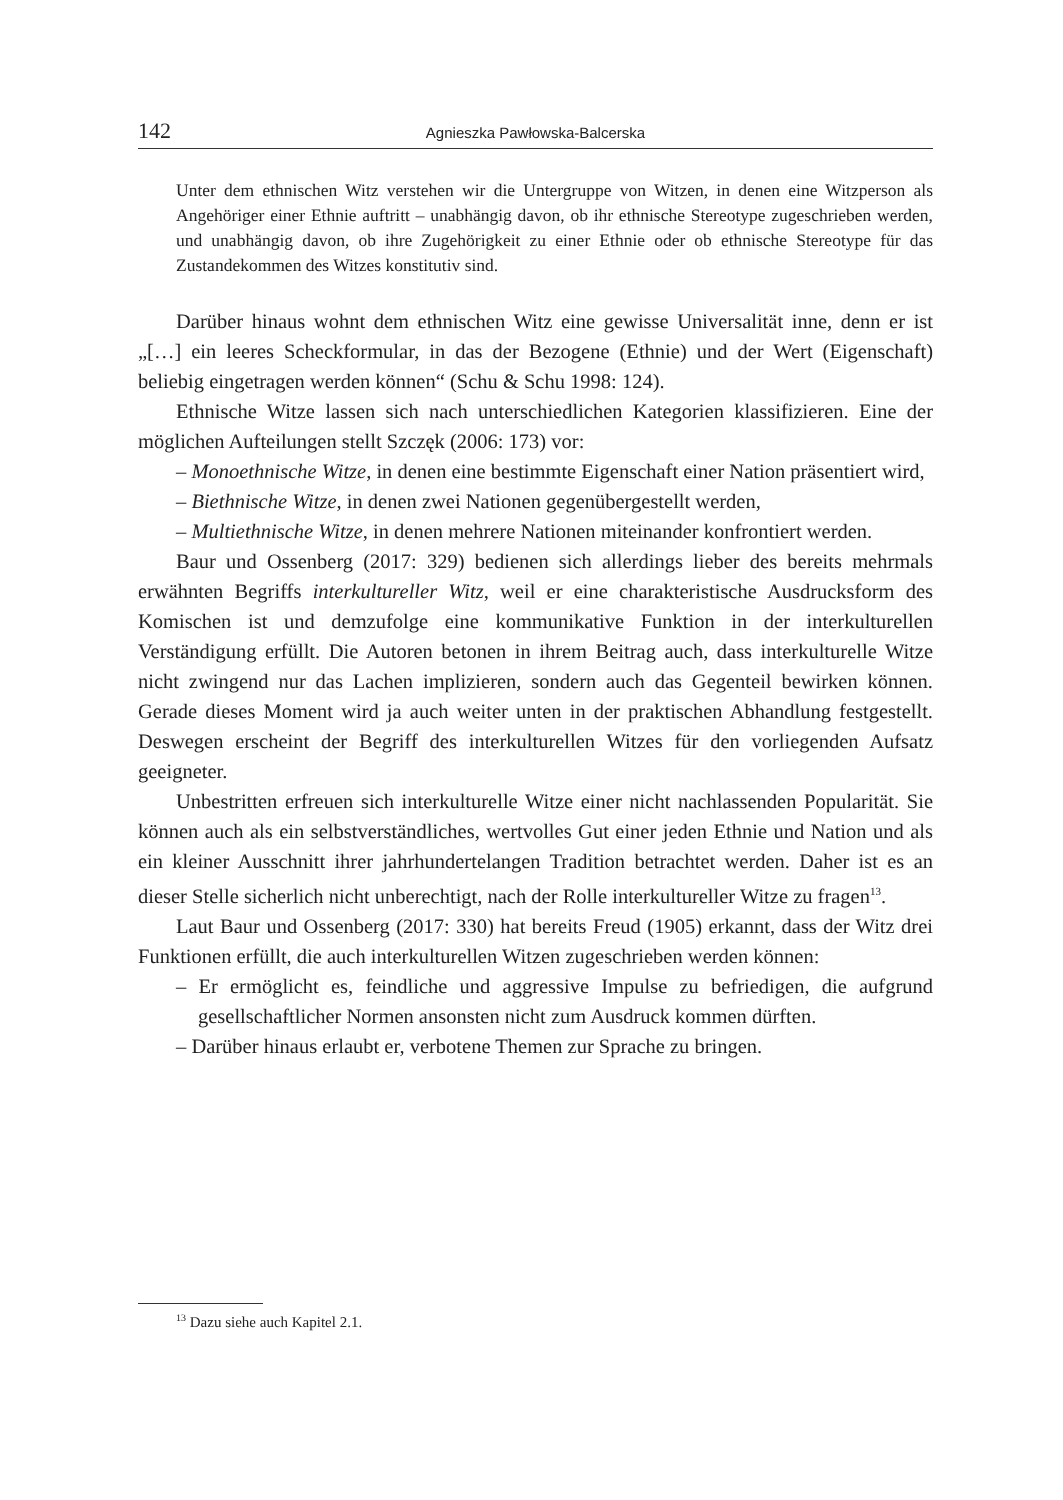142 Agnieszka Pawłowska-Balcerska
Unter dem ethnischen Witz verstehen wir die Untergruppe von Witzen, in denen eine Witzperson als Angehöriger einer Ethnie auftritt – unabhängig davon, ob ihr ethnische Stereotype zugeschrieben werden, und unabhängig davon, ob ihre Zugehörigkeit zu einer Ethnie oder ob ethnische Stereotype für das Zustandekommen des Witzes konstitutiv sind.
Darüber hinaus wohnt dem ethnischen Witz eine gewisse Universalität inne, denn er ist „[…] ein leeres Scheckformular, in das der Bezogene (Ethnie) und der Wert (Eigenschaft) beliebig eingetragen werden können“ (Schu & Schu 1998: 124).
Ethnische Witze lassen sich nach unterschiedlichen Kategorien klassifizieren. Eine der möglichen Aufteilungen stellt Szczęk (2006: 173) vor:
– Monoethnische Witze, in denen eine bestimmte Eigenschaft einer Nation präsentiert wird,
– Biethnische Witze, in denen zwei Nationen gegenübergestellt werden,
– Multiethnische Witze, in denen mehrere Nationen miteinander konfrontiert werden.
Baur und Ossenberg (2017: 329) bedienen sich allerdings lieber des bereits mehrmals erwähnten Begriffs interkultureller Witz, weil er eine charakteristische Ausdrucksform des Komischen ist und demzufolge eine kommunikative Funktion in der interkulturellen Verständigung erfüllt. Die Autoren betonen in ihrem Beitrag auch, dass interkulturelle Witze nicht zwingend nur das Lachen implizieren, sondern auch das Gegenteil bewirken können. Gerade dieses Moment wird ja auch weiter unten in der praktischen Abhandlung festgestellt. Deswegen erscheint der Begriff des interkulturellen Witzes für den vorliegenden Aufsatz geeigneter.
Unbestritten erfreuen sich interkulturelle Witze einer nicht nachlassenden Popularität. Sie können auch als ein selbstverständliches, wertvolles Gut einer jeden Ethnie und Nation und als ein kleiner Ausschnitt ihrer jahrhundertelangen Tradition betrachtet werden. Daher ist es an dieser Stelle sicherlich nicht unberechtigt, nach der Rolle interkultureller Witze zu fragen<sup>13</sup>.
Laut Baur und Ossenberg (2017: 330) hat bereits Freud (1905) erkannt, dass der Witz drei Funktionen erfüllt, die auch interkulturellen Witzen zugeschrieben werden können:
– Er ermöglicht es, feindliche und aggressive Impulse zu befriedigen, die aufgrund gesellschaftlicher Normen ansonsten nicht zum Ausdruck kommen dürften.
– Darüber hinaus erlaubt er, verbotene Themen zur Sprache zu bringen.
<sup>13</sup> Dazu siehe auch Kapitel 2.1.